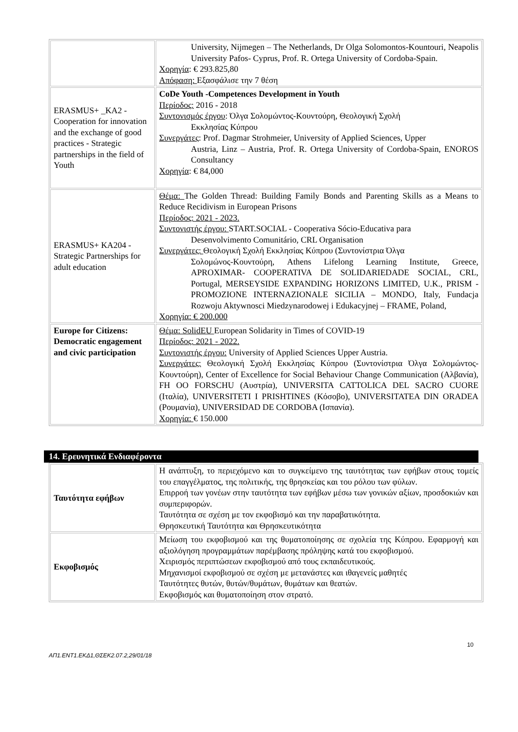| | University, Nijmegen – The Netherlands, Dr Olga Solomontos-Kountouri, Neapolis University Pafos- Cyprus, Prof. R. Ortega University of Cordoba-Spain. Χορηγία : € 293.825,80 Απόφαση: Εξασφάλισε την 7 θέση |
| ERASMUS+ _KA2 - Cooperation for innovation and the exchange of good practices - Strategic partnerships in the field of Youth | CoDe Youth -Competences Development in Youth Περίοδος: 2016 - 2018 Συντονισμός έργου : Όλγα Σολομώντος-Κουντούρη, Θεολογική Σχολή Εκκλησίας Κύπρου Συνεργάτες : Prof. Dagmar Strohmeier, University of Applied Sciences, Upper Austria, Linz – Austria, Prof. R. Ortega University of Cordoba-Spain, ENOROS Consultancy Χορηγία : € 84,000 |
| ERASMUS+ KA204 - Strategic Partnerships for adult education | Θέμα: The Golden Thread: Building Family Bonds and Parenting Skills as a Means to Reduce Recidivism in European Prisons Περίοδος: 2021 - 2023. Συντονιστής έργου: START.SOCIAL - Cooperativa Sócio-Educativa para Desenvolvimento Comunitário, CRL Organisation Συνεργάτες: Θεολογική Σχολή Εκκλησίας Κύπρου (Συντονίστρια Όλγα Σολομώνος-Κουντούρη, Athens Lifelong Learning Institute, Greece, APROXIMAR- COOPERATIVA DE SOLIDARIEDADE SOCIAL, CRL, Portugal, MERSEYSIDE EXPANDING HORIZONS LIMITED, U.K., PRISM - PROMOZIONE INTERNAZIONALE SICILIA – MONDO, Italy, Fundacja Rozwoju Aktywnosci Miedzynarodowej i Edukacyjnej – FRAME, Poland, Χορηγία: € 200.000 |
| Europe for Citizens: Democratic engagement and civic participation | Θέμα: SolidEU European Solidarity in Times of COVID-19 Περίοδος: 2021 - 2022. Συντονιστής έργου: University of Applied Sciences Upper Austria. Συνεργάτες: Θεολογική Σχολή Εκκλησίας Κύπρου (Συντονίστρια Όλγα Σολομώντος-Κουντούρη), Center of Excellence for Social Behaviour Change Communication (Αλβανία), FH OO FORSCHU (Αυστρία), UNIVERSITA CATTOLICA DEL SACRO CUORE (Ιταλία), UNIVERSITETI I PRISHTINES (Κόσοβο), UNIVERSITATEA DIN ORADEA (Ρουμανία), UNIVERSIDAD DE CORDOBA (Ισπανία). Χορηγία: € 150.000 |
14. Ερευνητικά Ενδιαφέροντα
| Ταυτότητα εφήβων | Η ανάπτυξη, το περιεχόμενο και το συγκείμενο της ταυτότητας των εφήβων στους τομείς του επαγγέλματος, της πολιτικής, της θρησκείας και του ρόλου των φύλων. Επιρροή των γονέων στην ταυτότητα των εφήβων μέσω των γονικών αξίων, προσδοκιών και συμπεριφορών. Ταυτότητα σε σχέση με τον εκφοβισμό και την παραβατικότητα. Θρησκευτική Ταυτότητα και Θρησκευτικότητα |
| Εκφοβισμός | Μείωση του εκφοβισμού και της θυματοποίησης σε σχολεία της Κύπρου. Εφαρμογή και αξιολόγηση προγραμμάτων παρέμβασης πρόληψης κατά του εκφοβισμού. Χειρισμός περιπτώσεων εκφοβισμού από τους εκπαιδευτικούς. Μηχανισμοί εκφοβισμού σε σχέση με μετανάστες και ιθαγενείς μαθητές Ταυτότητες θυτών, θυτών/θυμάτων, θυμάτων και θεατών. Εκφοβισμός και θυματοποίηση στον στρατό. |
10
ΑΠ1.ΕΝΤ1.ΕΚΔ1,ΘΣΕΚ2.07.2,29/01/18